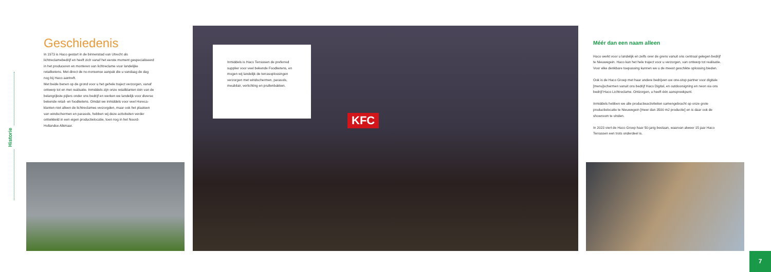Historie
Geschiedenis
In 1973 is Haco gestart in de binnenstad van Utrecht als lichtreclamebedrijf en heeft zich vanaf het eerste moment gespecialiseerd in het produceren en monteren van lichtreclame voor landelijke retailketens. Met direct de no-nonsense aanpak die u vandaag de dag nog bij Haco aantreft.
Met beide benen op de grond voor u het gehele traject verzorgen, vanaf ontwerp tot en met realisatie. Inmiddels zijn onze retailklanten één van de belangrijkste pijlers onder ons bedrijf en werken we landelijk voor diverse bekende retail- en foodketens. Omdat we inmiddels voor veel Horeca-klanten niet alleen de lichtreclames verzorgden, maar ook het plaatsen van windschermen en parasols, hebben wij deze activiteiten verder ontwikkeld in een eigen productielocatie, toen nog in het Noord-Hollandse Alkmaar.
KFC
Inmiddels is Haco Terrassen de preferred supplier voor veel bekende Foodketens, en mogen wij landelijk de terrasoplossingen verzorgen met windschermen, parasols, meubilair, verlichting en prullenbakken.
Méér dan een naam alleen
Haco werkt voor u landelijk en zelfs over de grens vanuit ons centraal gelegen bedrijf te Nieuwegein. Haco kan het hele traject voor u verzorgen, van ontwerp tot realisatie. Voor elke denkbare toepassing kunnen we u de meest geschikte oplossing bieden.
Ook is de Haco Groep met haar andere bedrijven uw one-stop partner voor digitale [menu]schermen vanuit ons bedrijf Haco Digital, en outdoorsigning en neon via ons bedrijf Haco Lichtreclame. Ontzorgen, u heeft één aanspreekpunt.
Inmiddels hebben we alle productieactiviteiten samengebracht op onze grote productielocatie te Nieuwegein [meer dan 3500 m2 productie] en is daar ook de showroom te vinden.
In 2023 viert de Haco Groep haar 50-jarig bestaan, waarvan alweer 15 jaar Haco Terrassen een trots onderdeel is.
7